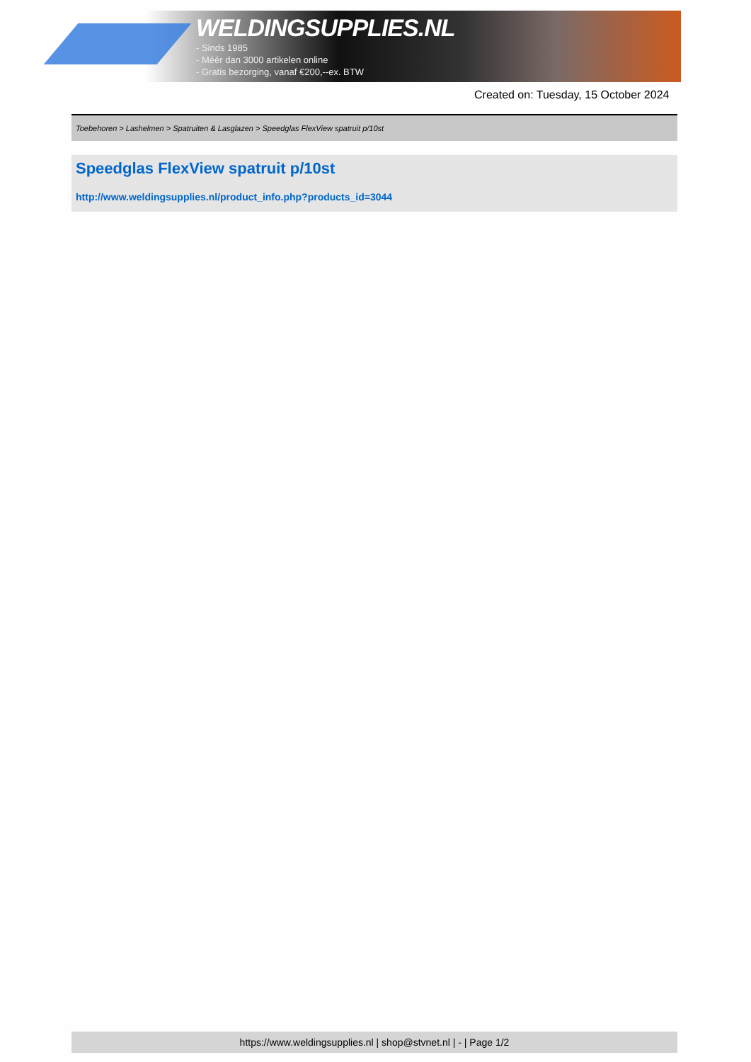WELDINGSUPPLIES.NL
- Sinds 1985
- Méér dan 3000 artikelen online
- Gratis bezorging, vanaf €200,--ex. BTW
Created on: Tuesday, 15 October 2024
Toebehoren > Lashelmen > Spatruiten & Lasglazen > Speedglas FlexView spatruit p/10st
Speedglas FlexView spatruit p/10st
http://www.weldingsupplies.nl/product_info.php?products_id=3044
https://www.weldingsupplies.nl | shop@stvnet.nl | - | Page 1/2